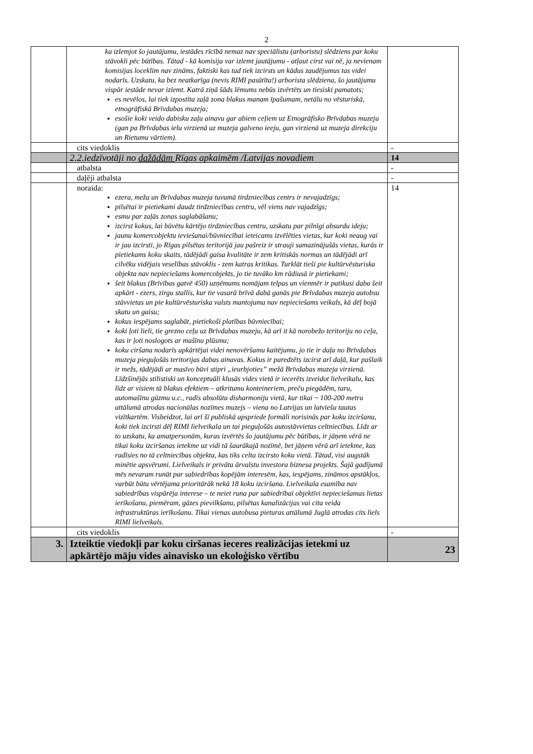2
| | ka izlemjot šo jautājumu, iestādes rīcībā nemaz nav speciālistu (arboristu) slēdziens par koku stāvokli pēc būtības. Tātad - kā komisija var izlemt jautājumu - atļaut cirst vai nē, ja nevienam komisijas loceklim nav zināms, faktiski kas tad tiek izcirsts un kādus zaudējumus tas videi nodarīs. Uzskatu, ka bez neatkarīga (nevis RIMI pasūtīta!) arborista slēdziena, šo jautājumu vispār iestāde nevar izlemt. Katrā ziņā šāds lēmums nebūs izvērtēts un tiesiski pamatots; es nevēlos, lai tiek izpostīta zaļā zona blakus manam īpašumam, netālu no vēsturiskā, etnogrāfiskā Brīvdabas muzeja; esošie koki veido dabisku zaļu ainavu gar abiem ceļiem uz Etnogrāfisko Brīvdabas muzeju (gan pa Brīvdabas ielu virzienā uz muzeja galveno ieeju, gan virzienā uz muzeja direkciju un Rietumu vārtiem). | |
| | cits viedoklis | - |
| | 2.2.iedzīvotāji no dažādām Rīgas apkaimēm /Latvijas novadiem | 14 |
| | atbalsta | - |
| | daļēji atbalsta | - |
| | noraida: ezera, meža un Brīvdabas muzeja tuvumā tirdzniecības centrs ir nevajadzīgs; pilsētai ir pietiekami daudz tirdzniecības centru, vēl viens nav vajadzīgs; esmu par zaļās zonas saglabāšanu; izcirst kokus, lai būvētu kārtējo tirdzniecības centru, uzskatu par pilnīgi absurdu ideju; jaunu komercobjektu ieviešanai/būvniecībai ieteicams izvēlēties vietas, kur koki neaug vai ir jau izcirsti, jo Rīgas pilsētas teritorijā jau pašreiz ir strauji samazinājušās vietas, kurās ir pietiekams koku skaits, tādējādi gaisa kvalitāte ir zem kritiskās normas un tādējādi arī cilvēku vidējais veselības stāvoklis - zem katras kritikas. Turklāt tieši pie kultūrvēsturiska objekta nav nepieciešams komercobjekts, jo tie tuvāko km rādiusā ir pietiekami; šeit blakus (Brīvības gatvē 450) uzņēmums nomājam telpas un vienmēr ir patikusi daba šeit apkārt - ezers, zirgu stallis, kur tie vasarā brīvā dabā ganās pie Brīvdabas muzeja autobsu stāvvietas un pie kultūrvēsturiska valsts mantojuma nav nepieciešams veikals, kā dēļ bojā skatu un gaisu; kokus iespējams saglabāt, pietiekoši platības būvniecībai; koki ļoti lieli, tie grezno ceļu uz Brīvdabas muzeju, kā arī it kā norobežo teritoriju no ceļa, kas ir ļoti noslogots ar mašīnu plūsmu; koku ciršana nodarīs apkārtējai videi nenovēršamu kaitējumu, jo tie ir daļa no Brīvdabas muzeja pieguļošās teritorijas dabas ainavas. Kokus ir paredzēts izcirst arī daļā, kur pašlaik ir mežs, tādējādi ar masīvo būvi stipri „ieurbjoties” mežā Brīvdabas muzeja virzienā. Līdzšinējās stilistiski un konceptuāli klusās vides vietā ir iecerēts izveidot lielveikalu, kas līdz ar visiem tā blakus efektiem – atkritumu konteineriem, preču piegādēm, taru, automašīnu gūzmu u.c., radīs absolūtu disharmoniju vietā, kur tikai ~ 100-200 metru attālumā atrodas nacionālas nozīmes muzejs – viena no Latvijas un latviešu tautas vizītkartēm. Visbeidzot, lai arī šī publiskā apspriede formāli norisinās par koku izciršanu, koki tiek izcirsti dēļ RIMI lielveikala un tai pieguļošās autostāvvietas celtniecības. Līdz ar to uzskatu, ka amatpersonām, kuras izvērtēs šo jautājumu pēc būtības, ir jāņem vērā ne tikai koku izciršanas ietekme uz vidi tā šaurākajā nozīmē, bet jāņem vērā arī ietekme, kas radīsies no tā celtniecības objekta, kas tiks celta izcirsto koku vietā. Tātad, visi augstāk minētie apsvērumi. Lielveikals ir privāta ārvalstu investora biznesa projekts. Šajā gadījumā mēs nevaram runāt par sabiedrības kopējām interesēm, kas, iespējams, zināmos apstākļos, varbūt būtu vērtējama prioritārāk nekā 18 koku izciršana. Lielveikala esamība nav sabiedrības vispārēja interese – te neiet runa par sabiedrībai objektīvi nepieciešamas lietas ierīkošanu, piemēram, gāzes pievilkšanu, pilsētas kanalizācijas vai cita veida infrastruktūras ierīkošanu. Tikai vienas autobusa pieturas attālumā Juglā atrodas cits liels RIMI lielveikals. | 14 |
| | cits viedoklis | - |
| 3. | Izteiktie viedokļi par koku ciršanas ieceres realizācijas ietekmi uz apkārtējo māju vides ainavisko un ekoloģisko vērtību | 23 |